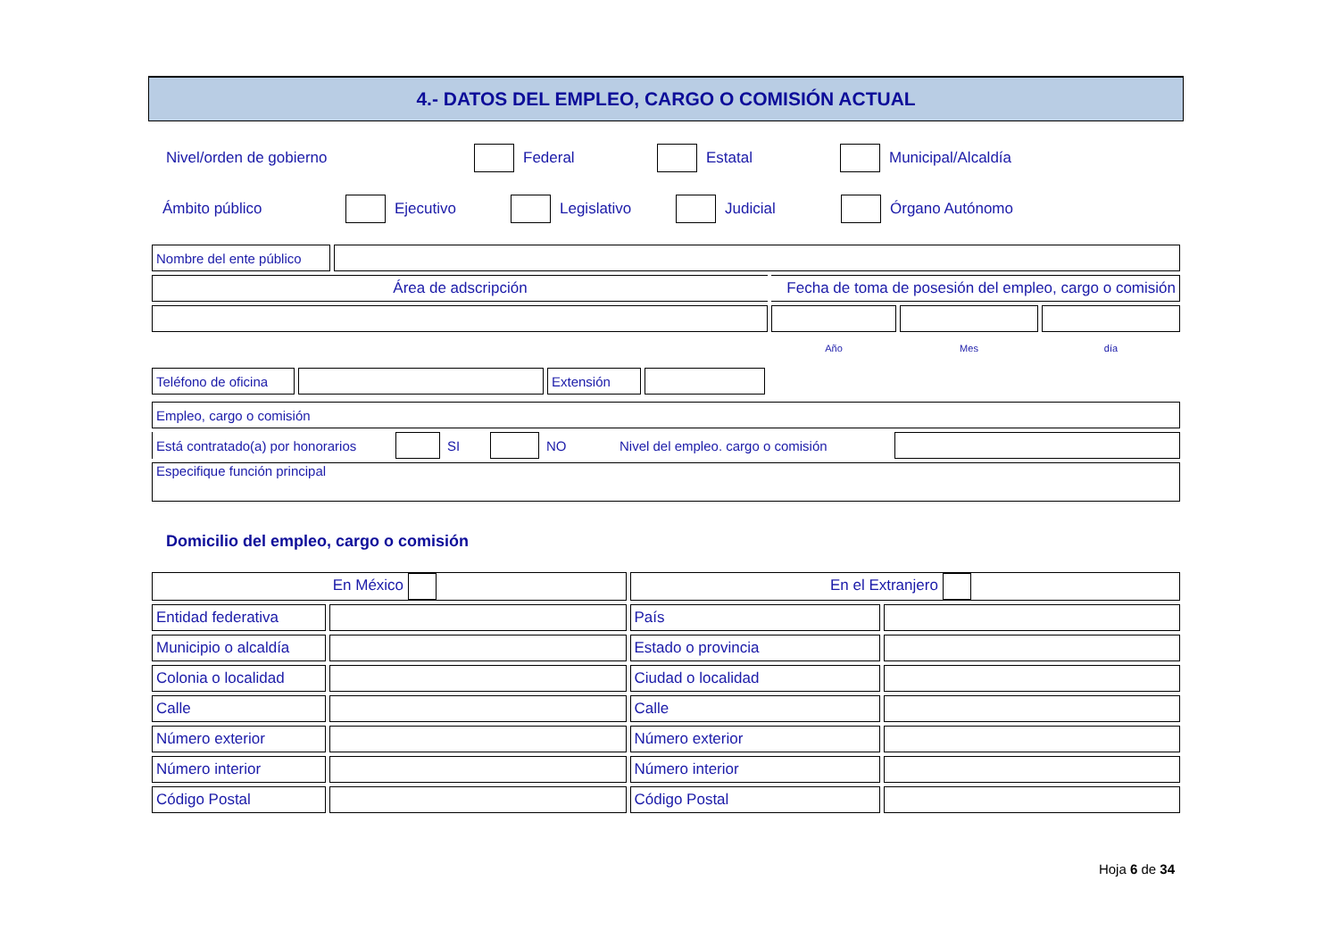4.- DATOS DEL EMPLEO, CARGO O COMISIÓN ACTUAL
Nivel/orden de gobierno Federal Estatal Municipal/Alcaldía
Ámbito público Ejecutivo Legislativo Judicial Órgano Autónomo
| Nombre del ente público | | | | |
| Área de adscripción | | Fecha de toma de posesión del empleo, cargo o comisión | | |
| | | Año | Mes | día |
| Teléfono de oficina | | Extensión | | |
| Empleo, cargo o comisión | | | | | | |
| Está contratado(a) por honorarios | | SI | | NO | Nivel del empleo. cargo o comisión | |
| Especifique función principal | | | | | | |
Domicilio del empleo, cargo o comisión
| En México | | En el Extranjero | |
| Entidad federativa | | País | |
| Municipio o alcaldía | | Estado o provincia | |
| Colonia o localidad | | Ciudad o localidad | |
| Calle | | Calle | |
| Número exterior | | Número exterior | |
| Número interior | | Número interior | |
| Código Postal | | Código Postal | |
Hoja 6 de 34